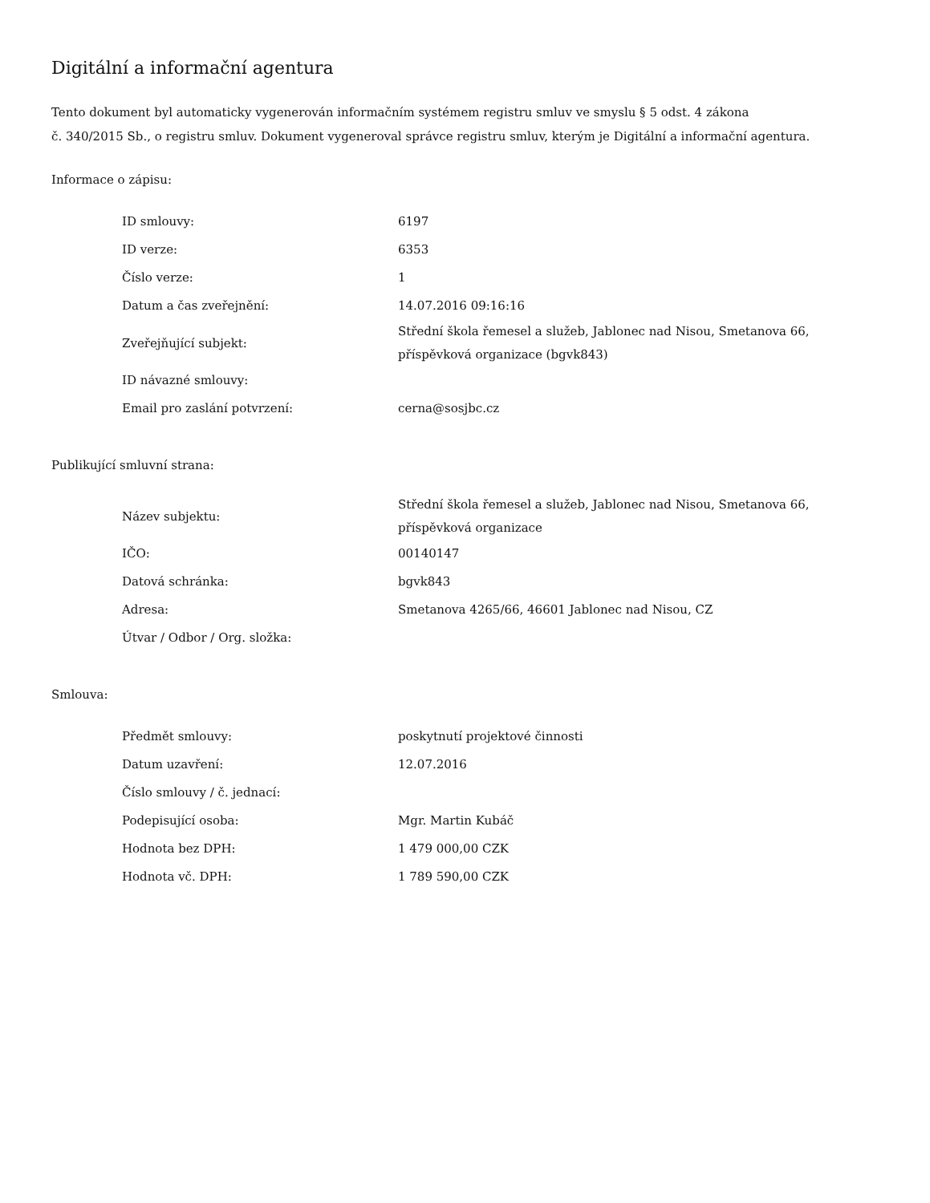Digitální a informační agentura
Tento dokument byl automaticky vygenerován informačním systémem registru smluv ve smyslu § 5 odst. 4 zákona
č. 340/2015 Sb., o registru smluv. Dokument vygeneroval správce registru smluv, kterým je Digitální a informační agentura.
Informace o zápisu:
| ID smlouvy: | 6197 |
| ID verze: | 6353 |
| Číslo verze: | 1 |
| Datum a čas zveřejnění: | 14.07.2016 09:16:16 |
| Zveřejňující subjekt: | Střední škola řemesel a služeb, Jablonec nad Nisou, Smetanova 66, příspěvková organizace (bgvk843) |
| ID návazné smlouvy: | |
| Email pro zaslání potvrzení: | cerna@sosjbc.cz |
Publikující smluvní strana:
| Název subjektu: | Střední škola řemesel a služeb, Jablonec nad Nisou, Smetanova 66, příspěvková organizace |
| IČO: | 00140147 |
| Datová schránka: | bgvk843 |
| Adresa: | Smetanova 4265/66, 46601 Jablonec nad Nisou, CZ |
| Útvar / Odbor / Org. složka: | |
Smlouva:
| Předmět smlouvy: | poskytnutí projektové činnosti |
| Datum uzavření: | 12.07.2016 |
| Číslo smlouvy / č. jednací: | |
| Podepisující osoba: | Mgr. Martin Kubáč |
| Hodnota bez DPH: | 1 479 000,00 CZK |
| Hodnota vč. DPH: | 1 789 590,00 CZK |